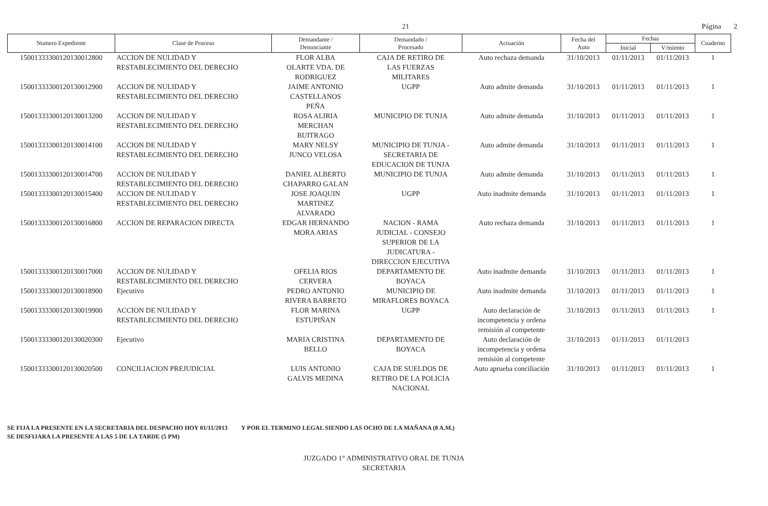21 Página 2
| Numero Expediente | Clase de Proceso | Demandante / Denunciante | Demandado / Procesado | Actuación | Fecha del Auto | Fechas | | Cuaderno |
| --- | --- | --- | --- | --- | --- | --- | --- | --- |
| | | | | | | Inicial | V/miento | |
| 15001333300120130012800 | ACCION DE NULIDAD Y RESTABLECIMIENTO DEL DERECHO | FLOR ALBA OLARTE VDA. DE RODRIGUEZ | CAJA DE RETIRO DE LAS FUERZAS MILITARES | Auto rechaza demanda | 31/10/2013 | 01/11/2013 | 01/11/2013 | 1 |
| 15001333300120130012900 | ACCION DE NULIDAD Y RESTABLECIMIENTO DEL DERECHO | JAIME ANTONIO CASTELLANOS PEÑA | UGPP | Auto admite demanda | 31/10/2013 | 01/11/2013 | 01/11/2013 | 1 |
| 15001333300120130013200 | ACCION DE NULIDAD Y RESTABLECIMIENTO DEL DERECHO | ROSA ALIRIA MERCHAN BUITRAGO | MUNICIPIO DE TUNJA | Auto admite demanda | 31/10/2013 | 01/11/2013 | 01/11/2013 | 1 |
| 15001333300120130014100 | ACCION DE NULIDAD Y RESTABLECIMIENTO DEL DERECHO | MARY NELSY JUNCO VELOSA | MUNICIPIO DE TUNJA - SECRETARIA DE EDUCACION DE TUNJA | Auto admite demanda | 31/10/2013 | 01/11/2013 | 01/11/2013 | 1 |
| 15001333300120130014700 | ACCION DE NULIDAD Y RESTABLECIMIENTO DEL DERECHO | DANIEL ALBERTO CHAPARRO GALAN | MUNICIPIO DE TUNJA | Auto admite demanda | 31/10/2013 | 01/11/2013 | 01/11/2013 | 1 |
| 15001333300120130015400 | ACCION DE NULIDAD Y RESTABLECIMIENTO DEL DERECHO | JOSE JOAQUIN MARTINEZ ALVARADO | UGPP | Auto inadmite demanda | 31/10/2013 | 01/11/2013 | 01/11/2013 | 1 |
| 15001333300120130016800 | ACCION DE REPARACION DIRECTA | EDGAR HERNANDO MORA ARIAS | NACION - RAMA JUDICIAL - CONSEJO SUPERIOR DE LA JUDICATURA - DIRECCION EJECUTIVA | Auto rechaza demanda | 31/10/2013 | 01/11/2013 | 01/11/2013 | 1 |
| 15001333300120130017000 | ACCION DE NULIDAD Y RESTABLECIMIENTO DEL DERECHO | OFELIA RIOS CERVERA | DEPARTAMENTO DE BOYACA | Auto inadmite demanda | 31/10/2013 | 01/11/2013 | 01/11/2013 | 1 |
| 15001333300120130018900 | Ejecutivo | PEDRO ANTONIO RIVERA BARRETO | MUNICIPIO DE MIRAFLORES BOYACA | Auto inadmite demanda | 31/10/2013 | 01/11/2013 | 01/11/2013 | 1 |
| 15001333300120130019900 | ACCION DE NULIDAD Y RESTABLECIMIENTO DEL DERECHO | FLOR MARINA ESTUPIÑAN | UGPP | Auto declaración de incompetencia y ordena remisión al competente | 31/10/2013 | 01/11/2013 | 01/11/2013 | 1 |
| 15001333300120130020300 | Ejecutivo | MARIA CRISTINA BELLO | DEPARTAMENTO DE BOYACA | Auto declaración de incompetencia y ordena remisión al competente | 31/10/2013 | 01/11/2013 | 01/11/2013 | |
| 15001333300120130020500 | CONCILIACION PREJUDICIAL | LUIS ANTONIO GALVIS MEDINA | CAJA DE SUELDOS DE RETIRO DE LA POLICIA NACIONAL | Auto aprueba conciliación | 31/10/2013 | 01/11/2013 | 01/11/2013 | 1 |
SE FIJA LA PRESENTE EN LA SECRETARIA DEL DESPACHO HOY 01/11/2013 Y POR EL TERMINO LEGAL SIENDO LAS OCHO DE LA MAÑANA (8 A.M.)
SE DESFIJARA LA PRESENTE A LAS 5 DE LA TARDE (5 PM)
JUZGADO 1° ADMINISTRATIVO ORAL DE TUNJA
SECRETARIA